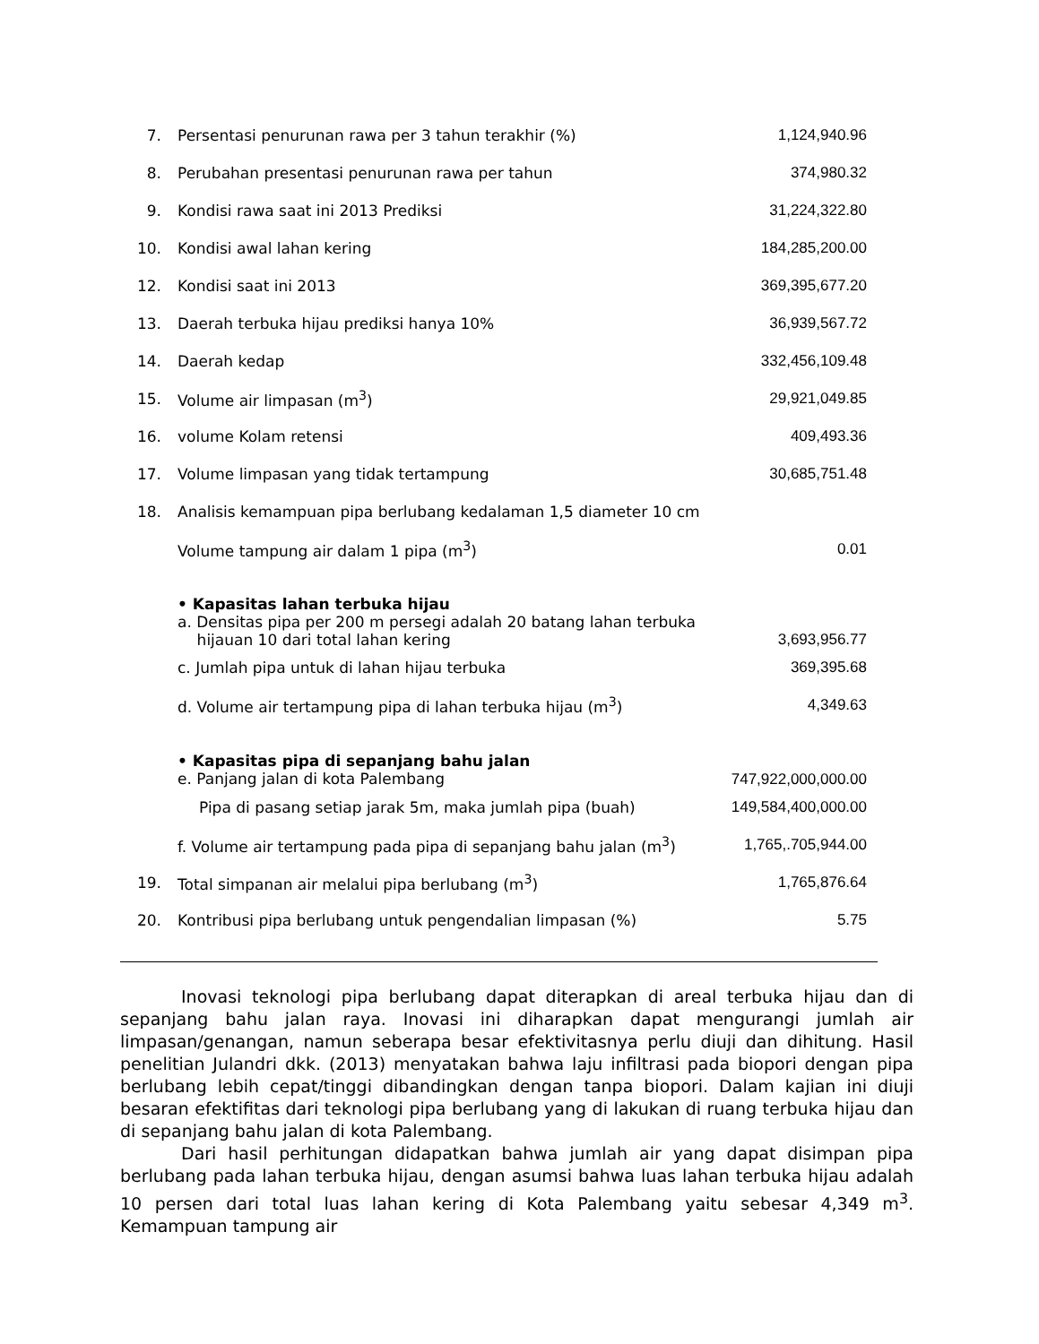| 7. | Persentasi penurunan rawa per 3 tahun terakhir (%) | 1,124,940.96 |
| 8. | Perubahan presentasi penurunan rawa per tahun | 374,980.32 |
| 9. | Kondisi rawa saat ini 2013 Prediksi | 31,224,322.80 |
| 10. | Kondisi awal lahan kering | 184,285,200.00 |
| 12. | Kondisi saat ini 2013 | 369,395,677.20 |
| 13. | Daerah terbuka hijau prediksi hanya 10% | 36,939,567.72 |
| 14. | Daerah kedap | 332,456,109.48 |
| 15. | Volume air limpasan (m<sup>3</sup>) | 29,921,049.85 |
| 16. | volume Kolam retensi | 409,493.36 |
| 17. | Volume limpasan yang tidak tertampung | 30,685,751.48 |
| 18. | Analisis kemampuan pipa berlubang kedalaman 1,5 diameter 10 cm | |
| | Volume tampung air dalam 1 pipa (m<sup>3</sup>) | 0.01 |
| | • Kapasitas lahan terbuka hijau a. Densitas pipa per 200 m persegi adalah 20 batang lahan terbuka hijauan 10 dari total lahan kering | 3,693,956.77 |
| | c. Jumlah pipa untuk di lahan hijau terbuka | 369,395.68 |
| | d. Volume air tertampung pipa di lahan terbuka hijau (m<sup>3</sup>) | 4,349.63 |
| | • Kapasitas pipa di sepanjang bahu jalan e. Panjang jalan di kota Palembang | 747,922,000,000.00 |
| | Pipa di pasang setiap jarak 5m, maka jumlah pipa (buah) | 149,584,400,000.00 |
| | f. Volume air tertampung pada pipa di sepanjang bahu jalan (m<sup>3</sup>) | 1,765,.705,944.00 |
| 19. | Total simpanan air melalui pipa berlubang (m<sup>3</sup>) | 1,765,876.64 |
| 20. | Kontribusi pipa berlubang untuk pengendalian limpasan (%) | 5.75 |
Inovasi teknologi pipa berlubang dapat diterapkan di areal terbuka hijau dan di sepanjang bahu jalan raya. Inovasi ini diharapkan dapat mengurangi jumlah air limpasan/genangan, namun seberapa besar efektivitasnya perlu diuji dan dihitung. Hasil penelitian Julandri dkk. (2013) menyatakan bahwa laju infiltrasi pada biopori dengan pipa berlubang lebih cepat/tinggi dibandingkan dengan tanpa biopori. Dalam kajian ini diuji besaran efektifitas dari teknologi pipa berlubang yang di lakukan di ruang terbuka hijau dan di sepanjang bahu jalan di kota Palembang.
Dari hasil perhitungan didapatkan bahwa jumlah air yang dapat disimpan pipa berlubang pada lahan terbuka hijau, dengan asumsi bahwa luas lahan terbuka hijau adalah 10 persen dari total luas lahan kering di Kota Palembang yaitu sebesar 4,349 m<sup>3</sup>. Kemampuan tampung air